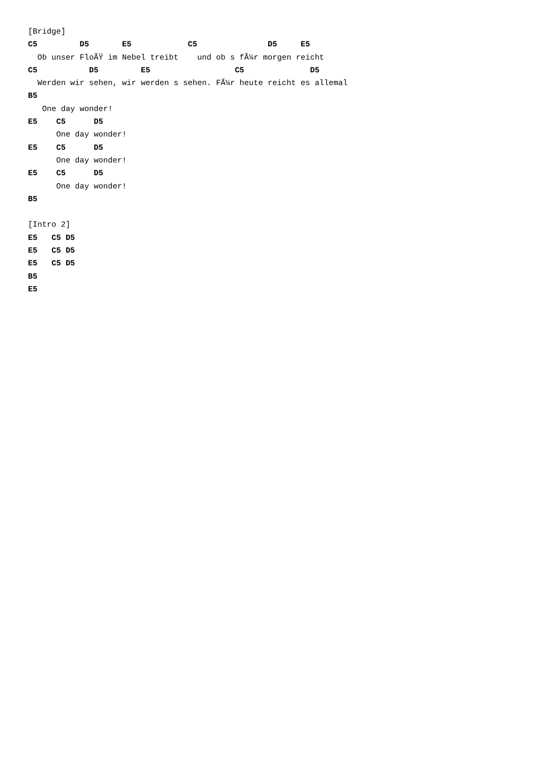[Bridge]
C5         D5       E5            C5               D5     E5
  Ob unser FloÃŸ im Nebel treibt    und ob s fÃ¼r morgen reicht
C5           D5         E5                  C5              D5
  Werden wir sehen, wir werden s sehen. FÃ¼r heute reicht es allemal
B5
   One day wonder!
E5    C5      D5
      One day wonder!
E5    C5      D5
      One day wonder!
E5    C5      D5
      One day wonder!
B5

[Intro 2]
E5   C5 D5
E5   C5 D5
E5   C5 D5
B5
E5